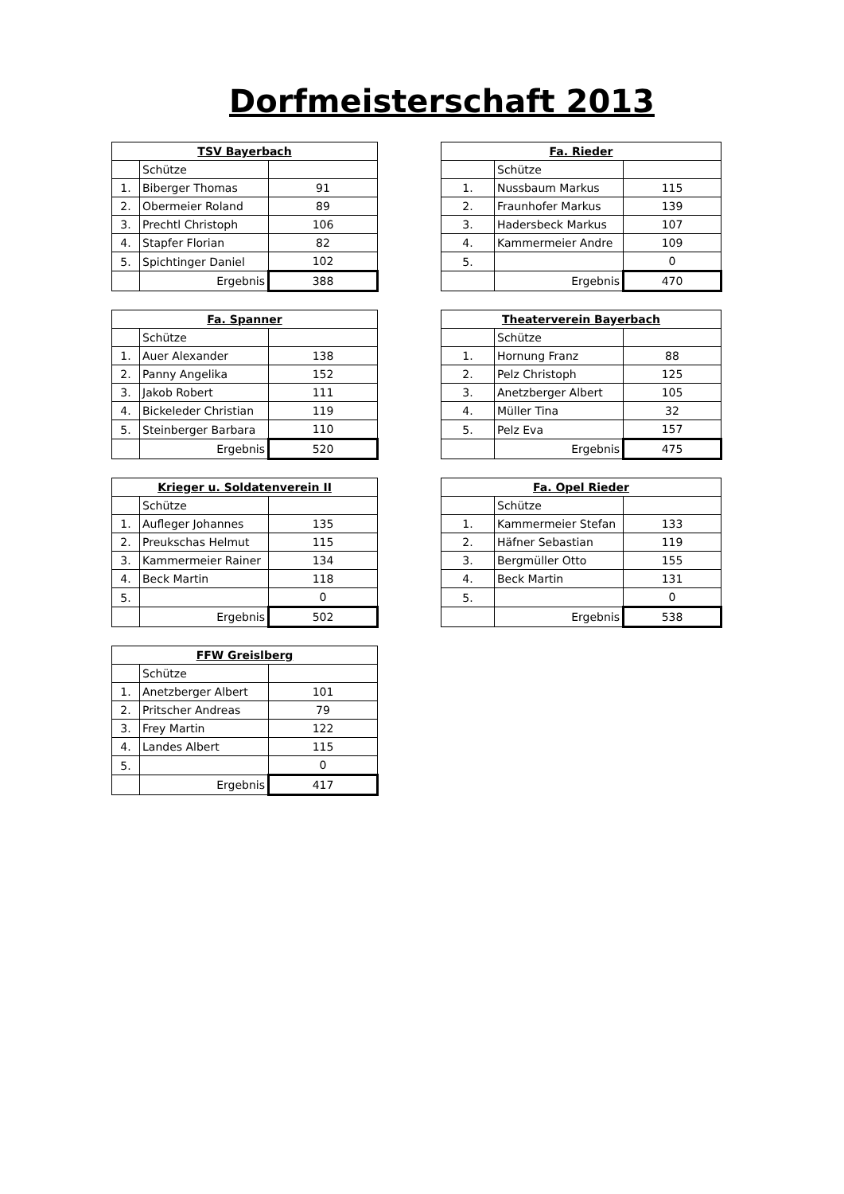Dorfmeisterschaft 2013
| TSV Bayerbach | | |
| --- | --- | --- |
| | Schütze | |
| 1. | Biberger Thomas | 91 |
| 2. | Obermeier Roland | 89 |
| 3. | Prechtl Christoph | 106 |
| 4. | Stapfer Florian | 82 |
| 5. | Spichtinger Daniel | 102 |
| | Ergebnis | 388 |
| Fa. Rieder | | |
| --- | --- | --- |
| | Schütze | |
| 1. | Nussbaum Markus | 115 |
| 2. | Fraunhofer Markus | 139 |
| 3. | Hadersbeck Markus | 107 |
| 4. | Kammermeier Andre | 109 |
| 5. | | 0 |
| | Ergebnis | 470 |
| Fa. Spanner | | |
| --- | --- | --- |
| | Schütze | |
| 1. | Auer Alexander | 138 |
| 2. | Panny Angelika | 152 |
| 3. | Jakob Robert | 111 |
| 4. | Bickeleder Christian | 119 |
| 5. | Steinberger Barbara | 110 |
| | Ergebnis | 520 |
| Theaterverein Bayerbach | | |
| --- | --- | --- |
| | Schütze | |
| 1. | Hornung Franz | 88 |
| 2. | Pelz Christoph | 125 |
| 3. | Anetzberger Albert | 105 |
| 4. | Müller Tina | 32 |
| 5. | Pelz Eva | 157 |
| | Ergebnis | 475 |
| Krieger u. Soldatenverein II | | |
| --- | --- | --- |
| | Schütze | |
| 1. | Aufleger Johannes | 135 |
| 2. | Preukschas Helmut | 115 |
| 3. | Kammermeier Rainer | 134 |
| 4. | Beck Martin | 118 |
| 5. | | 0 |
| | Ergebnis | 502 |
| Fa. Opel Rieder | | |
| --- | --- | --- |
| | Schütze | |
| 1. | Kammermeier Stefan | 133 |
| 2. | Häfner Sebastian | 119 |
| 3. | Bergmüller Otto | 155 |
| 4. | Beck Martin | 131 |
| 5. | | 0 |
| | Ergebnis | 538 |
| FFW Greislberg | | |
| --- | --- | --- |
| | Schütze | |
| 1. | Anetzberger Albert | 101 |
| 2. | Pritscher Andreas | 79 |
| 3. | Frey Martin | 122 |
| 4. | Landes Albert | 115 |
| 5. | | 0 |
| | Ergebnis | 417 |